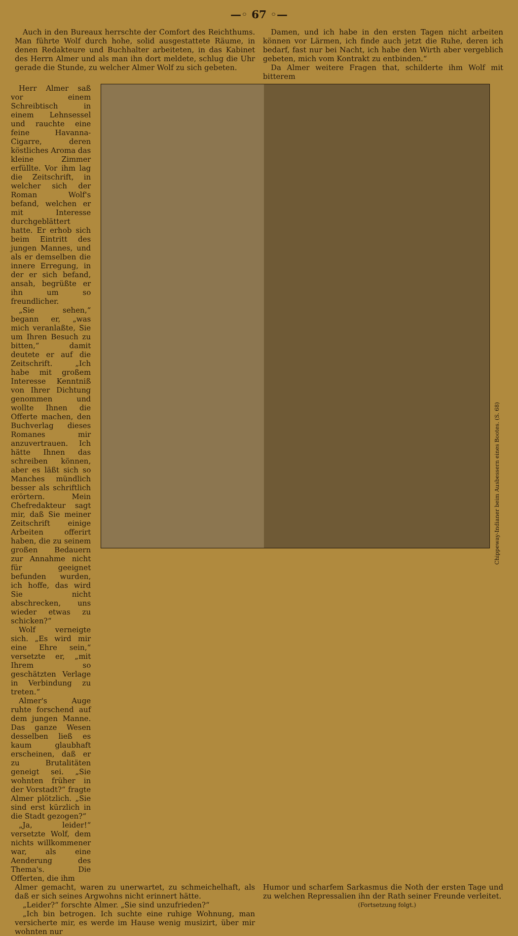—◦ 67 ◦—
Auch in den Bureaux herrschte der Comfort des Reichthums. Man führte Wolf durch hohe, solid ausgestattete Räume, in denen Redakteure und Buchhalter arbeiteten, in das Kabinet des Herrn Almer und als man ihn dort meldete, schlug die Uhr gerade die Stunde, zu welcher Almer Wolf zu sich gebeten.
Damen, und ich habe in den ersten Tagen nicht arbeiten können vor Lärmen, ich finde auch jetzt die Ruhe, deren ich bedarf, fast nur bei Nacht, ich habe den Wirth aber vergeblich gebeten, mich vom Kontrakt zu entbinden.“
Da Almer weitere Fragen that, schilderte ihm Wolf mit bitterem
Herr Almer saß vor einem Schreibtisch in einem Lehnsessel und rauchte eine feine Havanna-Cigarre, deren köstliches Aroma das kleine Zimmer erfüllte. Vor ihm lag die Zeitschrift, in welcher sich der Roman Wolf's befand, welchen er mit Interesse durchgeblättert hatte. Er erhob sich beim Eintritt des jungen Mannes, und als er demselben die innere Erregung, in der er sich befand, ansah, begrüßte er ihn um so freundlicher.
„Sie sehen,“ begann er, „was mich veranlaßte, Sie um Ihren Besuch zu bitten,“ damit deutete er auf die Zeitschrift. „Ich habe mit großem Interesse Kenntniß von Ihrer Dichtung genommen und wollte Ihnen die Offerte machen, den Buchverlag dieses Romanes mir anzuvertrauen. Ich hätte Ihnen das schreiben können, aber es läßt sich so Manches mündlich besser als schriftlich erörtern. Mein Chefredakteur sagt mir, daß Sie meiner Zeitschrift einige Arbeiten offerirt haben, die zu seinem großen Bedauern zur Annahme nicht für geeignet befunden wurden, ich hoffe, das wird Sie nicht abschrecken, uns wieder etwas zu schicken?“
Wolf verneigte sich. „Es wird mir eine Ehre sein,“ versetzte er, „mit Ihrem so geschätzten Verlage in Verbindung zu treten.“
Almer's Auge ruhte forschend auf dem jungen Manne. Das ganze Wesen desselben ließ es kaum glaubhaft erscheinen, daß er zu Brutalitäten geneigt sei. „Sie wohnten früher in der Vorstadt?“ fragte Almer plötzlich. „Sie sind erst kürzlich in die Stadt gezogen?“
„Ja, leider!“ versetzte Wolf, dem nichts willkommener war, als eine Aenderung des Thema's. Die Offerten, die ihm
Chippeway-Indianer beim Ausbessern eines Bootes. (S. 68)
Almer gemacht, waren zu unerwartet, zu schmeichelhaft, als daß er sich seines Argwohns nicht erinnert hätte.
„Leider?“ forschte Almer. „Sie sind unzufrieden?“
„Ich bin betrogen. Ich suchte eine ruhige Wohnung, man versicherte mir, es werde im Hause wenig musizirt, über mir wohnten nur
Humor und scharfem Sarkasmus die Noth der ersten Tage und zu welchen Repressalien ihn der Rath seiner Freunde verleitet.
(Fortsetzung folgt.)